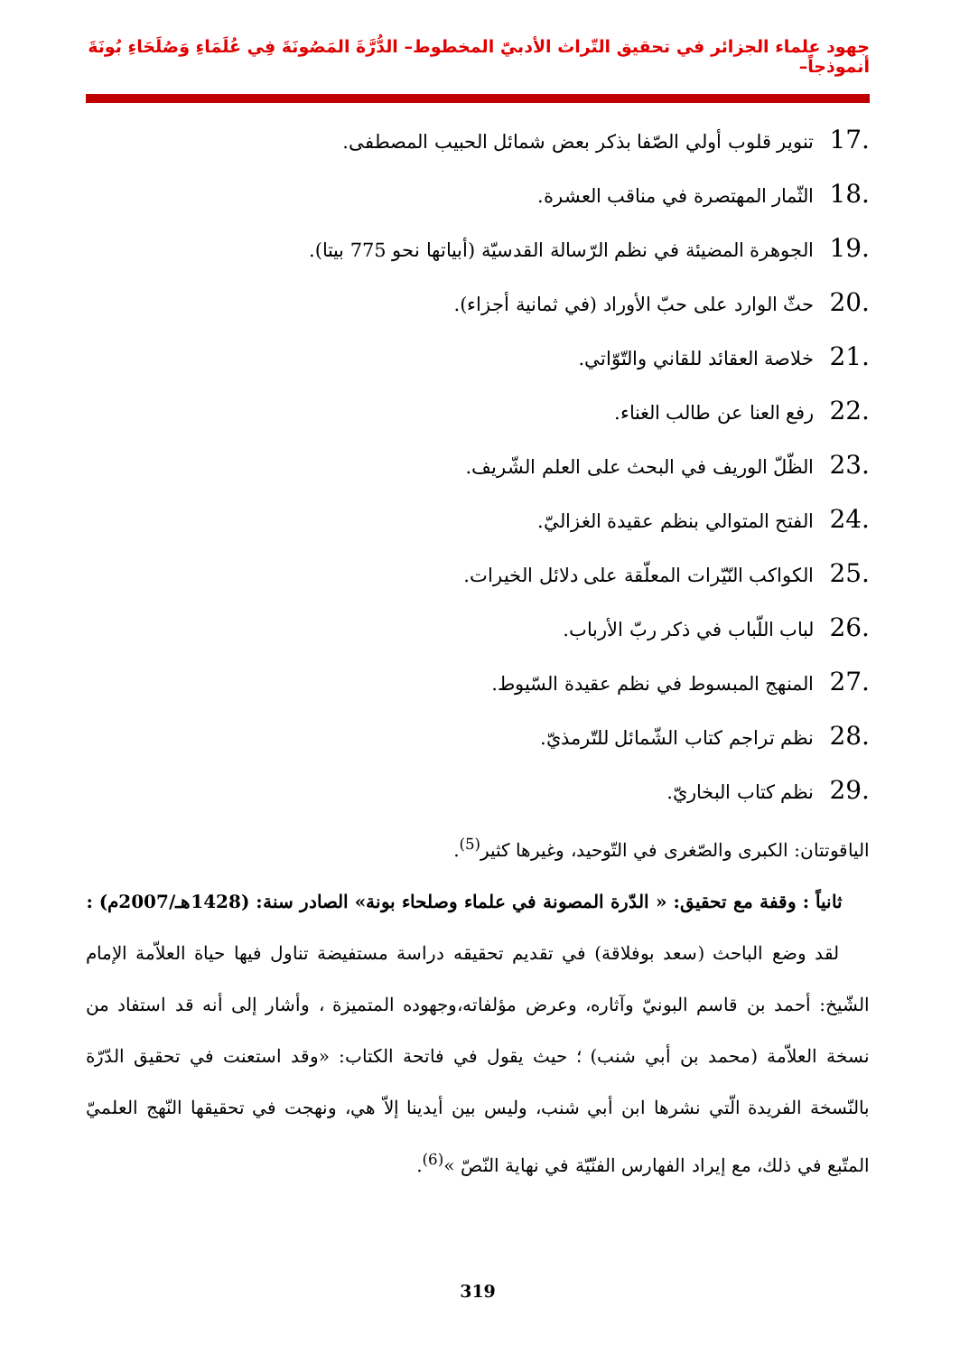جهود علماء الجزائر في تحقيق التّراث الأدبيّ المخطوط– الدُّرَّةَ المَصُونَةَ فِي عُلَمَاءِ وَصُلَحَاءِ بُونَةَ أنموذجاً–
.17 تنوير قلوب أولي الصّفا بذكر بعض شمائل الحبيب المصطفى.
.18 الثّمار المهتصرة في مناقب العشرة.
.19 الجوهرة المضيئة في نظم الرّسالة القدسيّة (أبياتها نحو 775 بيتا).
.20 حثّ الوارد على حبّ الأوراد (في ثمانية أجزاء).
.21 خلاصة العقائد للقاني والتّوّاتي.
.22 رفع العنا عن طالب الغناء.
.23 الظّلّ الوريف في البحث على العلم الشّريف.
.24 الفتح المتوالي بنظم عقيدة الغزاليّ.
.25 الكواكب النّيّرات المعلّقة على دلائل الخيرات.
.26 لباب اللّباب في ذكر ربّ الأرباب.
.27 المنهج المبسوط في نظم عقيدة السّيوط.
.28 نظم تراجم كتاب الشّمائل للتّرمذيّ.
.29 نظم كتاب البخاريّ.
الياقوتتان: الكبرى والصّغرى في التّوحيد، وغيرها كثير<sup>(5)</sup>.
ثانياً : وقفة مع تحقيق: « الدّرة المصونة في علماء وصلحاء بونة» الصادر سنة: (1428هـ/2007م) :
لقد وضع الباحث (سعد بوفلاقة) في تقديم تحقيقه دراسة مستفيضة تناول فيها حياة العلاّمة الإمام الشّيخ: أحمد بن قاسم البونيّ وآثاره، وعرض مؤلفاته،وجهوده المتميزة ، وأشار إلى أنه قد استفاد من نسخة العلاّمة (محمد بن أبي شنب) ؛ حيث يقول في فاتحة الكتاب: «وقد استعنت في تحقيق الدّرّة بالنّسخة الفريدة الّتي نشرها ابن أبي شنب، وليس بين أيدينا إلاّ هي، ونهجت في تحقيقها النّهج العلميّ المتّبع في ذلك، مع إيراد الفهارس الفنّيّة في نهاية النّصّ »<sup>(6)</sup>.
319